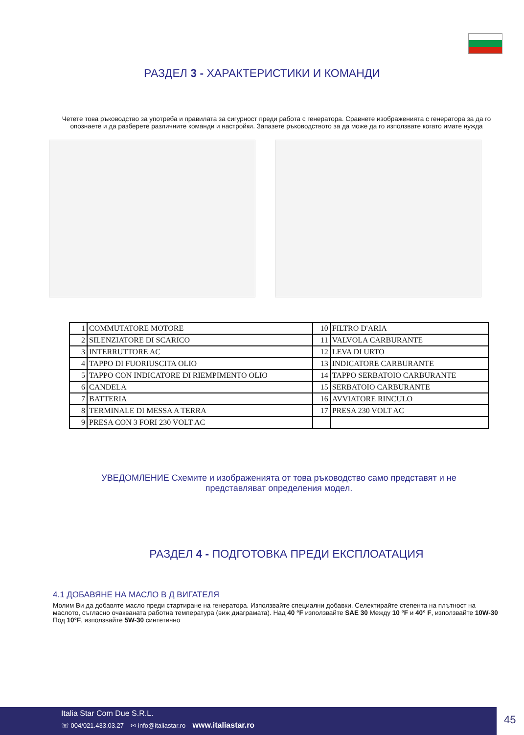РАЗДЕЛ 3 - ХАРАКТЕРИСТИКИ И КОМАНДИ
Четете това ръководство за употреба и правилата за сигурност преди работа с генератора. Сравнете изображенията с генератора за да го опознаете и да разберете различните команди и настройки. Запазете ръководството за да може да го използвате когато имате нужда
| 1 | COMMUTATORE MOTORE | 10 | FILTRO D'ARIA |
| 2 | SILENZIATORE DI SCARICO | 11 | VALVOLA CARBURANTE |
| 3 | INTERRUTTORE AC | 12 | LEVA DI URTO |
| 4 | TAPPO DI FUORIUSCITA OLIO | 13 | INDICATORE CARBURANTE |
| 5 | TAPPO CON INDICATORE DI RIEMPIMENTO OLIO | 14 | TAPPO SERBATOIO CARBURANTE |
| 6 | CANDELA | 15 | SERBATOIO CARBURANTE |
| 7 | BATTERIA | 16 | AVVIATORE RINCULO |
| 8 | TERMINALE DI MESSA A TERRA | 17 | PRESA 230 VOLT AC |
| 9 | PRESA CON 3 FORI 230 VOLT AC | | |
УВЕДОМЛЕНИЕ Схемите и изображенията от това ръководство само представят и не представляват определения модел.
РАЗДЕЛ 4 - ПОДГОТОВКА ПРЕДИ ЕКСПЛОАТАЦИЯ
4.1 ДОБАВЯНЕ НА МАСЛО В Д ВИГАТЕЛЯ
Молим Ви да добавяте масло преди стартиране на генератора. Използвайте специални добавки. Селектирайте степента на плътност на маслото, съгласно очакваната работна температура (виж диаграмата). Над 40 °F използвайте SAE 30 Между 10 °F и 40° F, използвайте 10W-30 Под 10°F, използвайте 5W-30 синтетично
Italia Star Com Due S.R.L.
☏ 004/021.433.03.27 ✉ info@italiastar.ro www.italiastar.ro
45